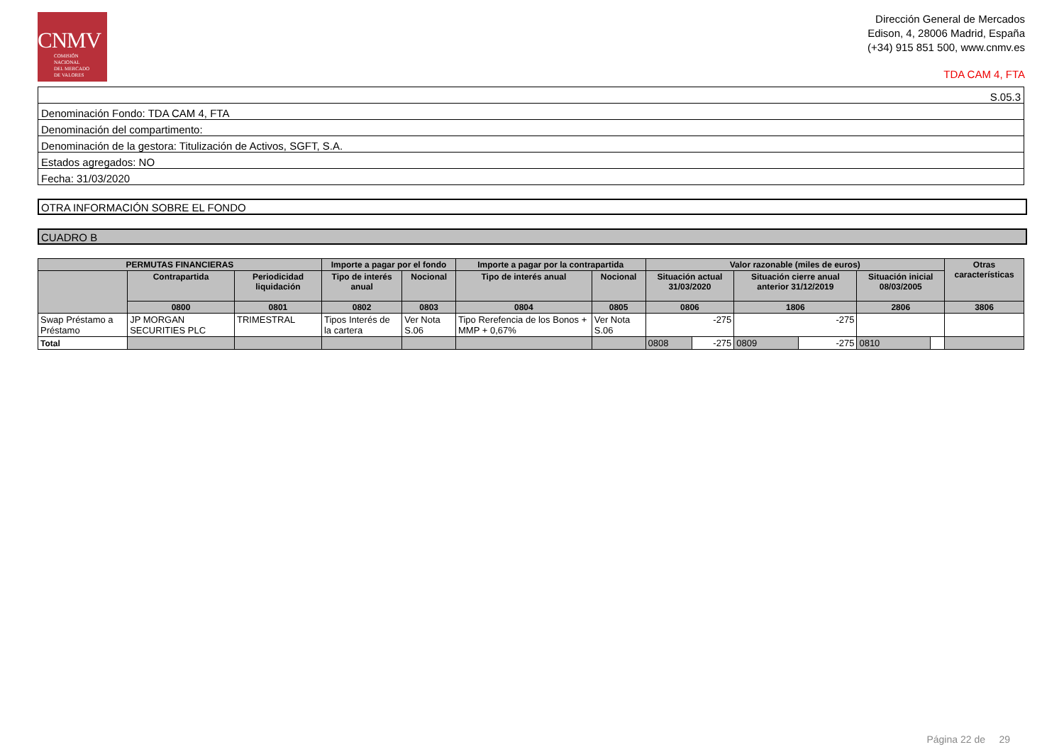CNMV
COMISIÓN
NACIONAL
DEL MERCADO
DE VALORES
Dirección General de Mercados
Edison, 4, 28006 Madrid, España
(+34) 915 851 500, www.cnmv.es
TDA CAM 4, FTA
| S.05.3 |
| Denominación Fondo: TDA CAM 4, FTA |
| Denominación del compartimento: |
| Denominación de la gestora: Titulización de Activos, SGFT, S.A. |
| Estados agregados: NO |
| Fecha: 31/03/2020 |
OTRA INFORMACIÓN SOBRE EL FONDO
CUADRO B
| PERMUTAS FINANCIERAS | | | Importe a pagar por el fondo | | Importe a pagar por la contrapartida | | Valor razonable (miles de euros) | | | | | | Otras características |
| --- | --- | --- | --- | --- | --- | --- | --- | --- | --- | --- | --- | --- | --- |
| | Contrapartida | Periodicidad liquidación | Tipo de interés anual | Nocional | Tipo de interés anual | Nocional | Situación actual 31/03/2020 | | Situación cierre anual anterior 31/12/2019 | | Situación inicial 08/03/2005 | | |
| | 0800 | 0801 | 0802 | 0803 | 0804 | 0805 | 0806 | | 1806 | | 2806 | | 3806 |
| Swap Préstamo a Préstamo | JP MORGAN SECURITIES PLC | TRIMESTRAL | Tipos Interés de la cartera | Ver Nota S.06 | Tipo Rerefencia de los Bonos + MMP + 0,67% | Ver Nota S.06 | -275 | | -275 | | | | |
| Total | | | | | | | 0808 | -275 | 0809 | -275 | 0810 | | |
Página 22 de 29